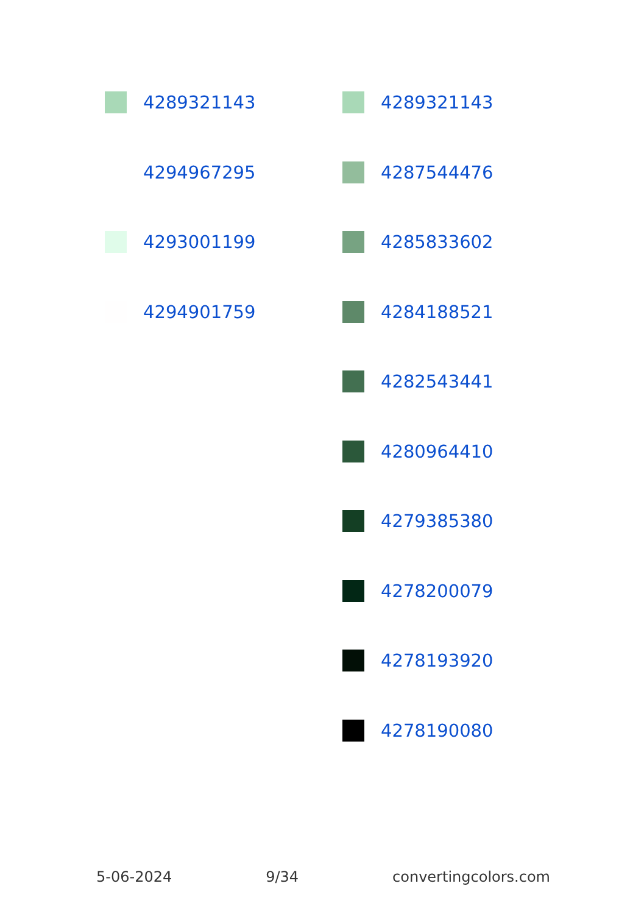4289321143
4294967295
4293001199
4294901759
4289321143
4287544476
4285833602
4284188521
4282543441
4280964410
4279385380
4278200079
4278193920
4278190080
5-06-2024 9/34 convertingcolors.com